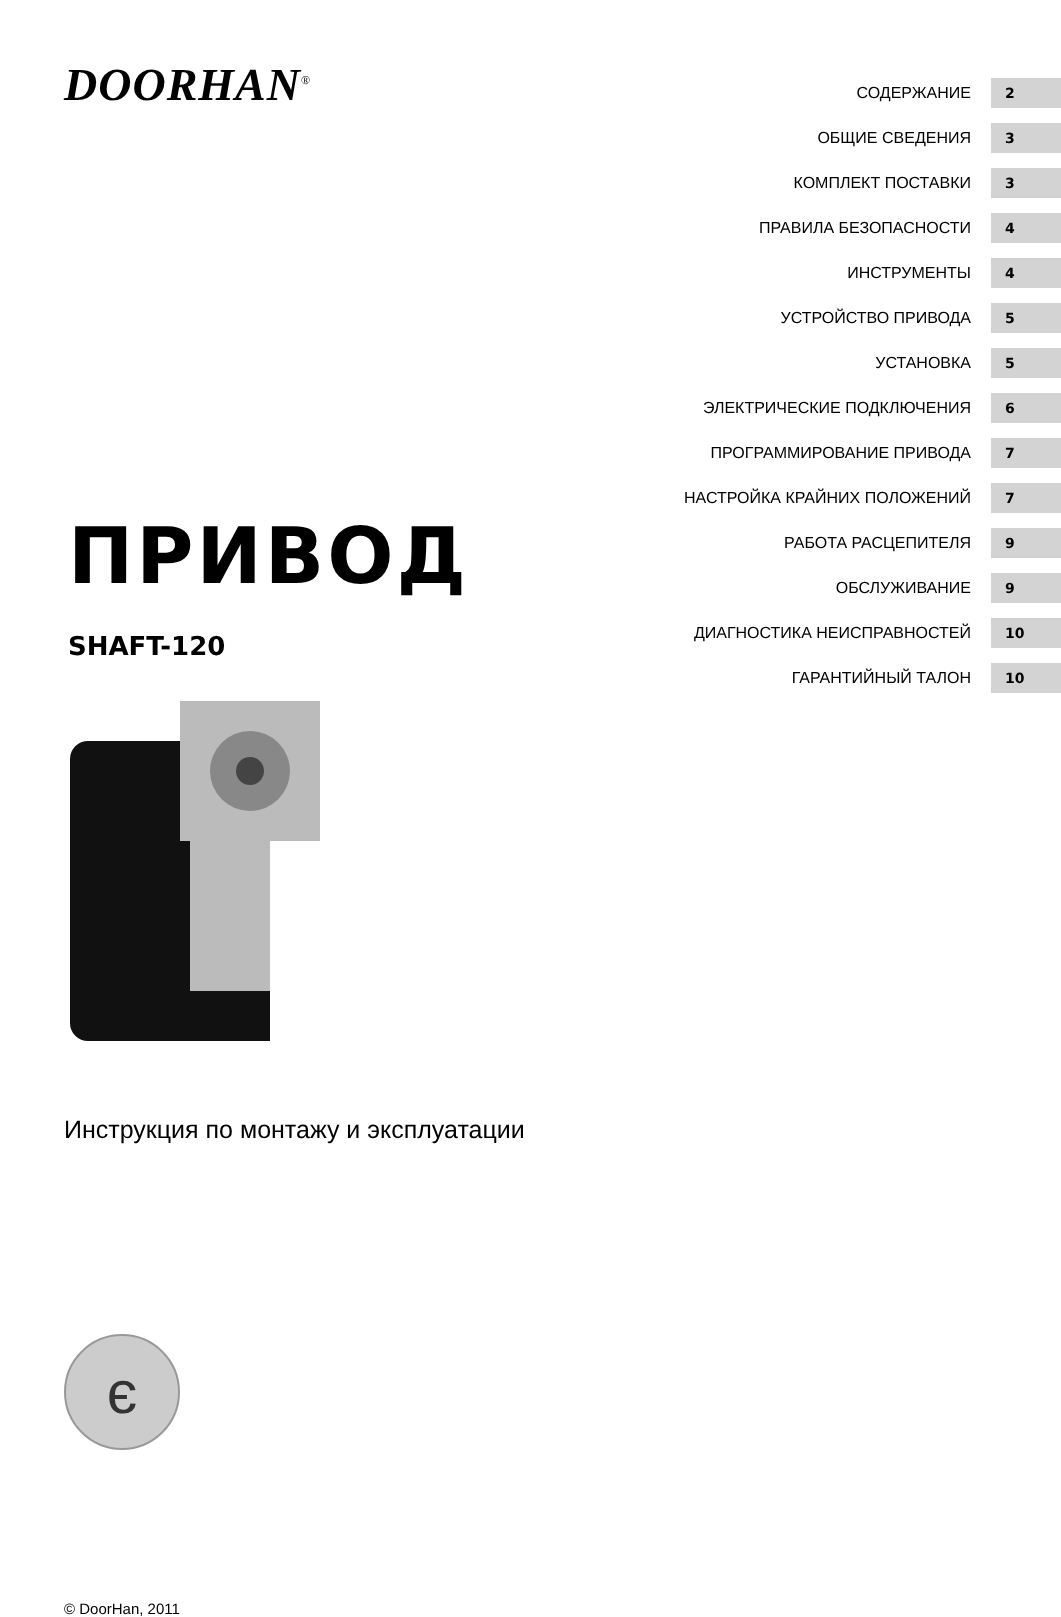DOORHAN<sup>®</sup>
ПРИВОД
SHAFT-120
Инструкция по монтажу и эксплуатации
є
© DoorHan, 2011
СОДЕРЖАНИЕ 2
ОБЩИЕ СВЕДЕНИЯ 3
КОМПЛЕКТ ПОСТАВКИ 3
ПРАВИЛА БЕЗОПАСНОСТИ 4
ИНСТРУМЕНТЫ 4
УСТРОЙСТВО ПРИВОДА 5
УСТАНОВКА 5
ЭЛЕКТРИЧЕСКИЕ ПОДКЛЮЧЕНИЯ 6
ПРОГРАММИРОВАНИЕ ПРИВОДА 7
НАСТРОЙКА КРАЙНИХ ПОЛОЖЕНИЙ 7
РАБОТА РАСЦЕПИТЕЛЯ 9
ОБСЛУЖИВАНИЕ 9
ДИАГНОСТИКА НЕИСПРАВНОСТЕЙ 10
ГАРАНТИЙНЫЙ ТАЛОН 10